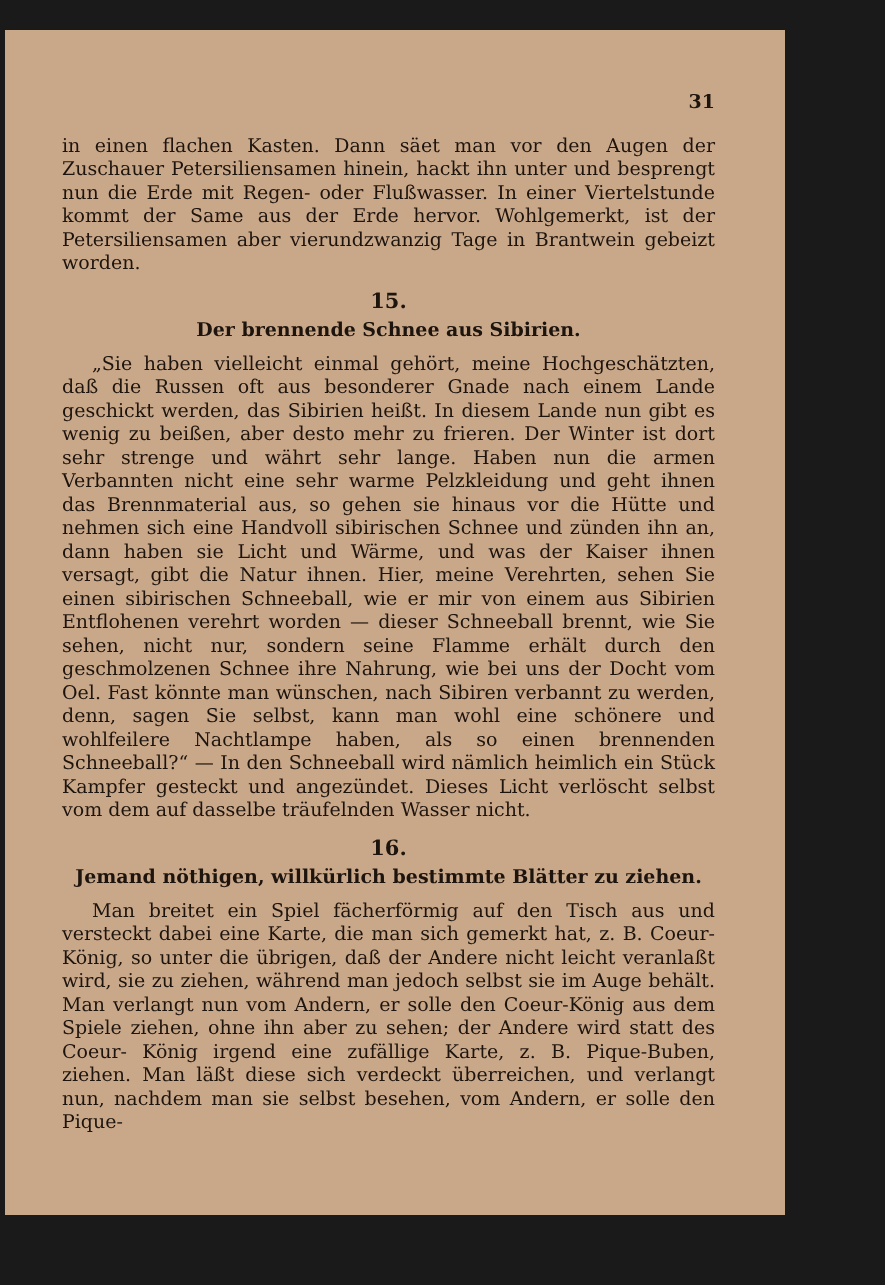31
in einen flachen Kasten. Dann säet man vor den Augen der Zuschauer Petersiliensamen hinein, hackt ihn unter und besprengt nun die Erde mit Regen- oder Flußwasser. In einer Viertelstunde kommt der Same aus der Erde hervor. Wohlgemerkt, ist der Petersiliensamen aber vierundzwanzig Tage in Brantwein gebeizt worden.
15.
Der brennende Schnee aus Sibirien.
„Sie haben vielleicht einmal gehört, meine Hochgeschätzten, daß die Russen oft aus besonderer Gnade nach einem Lande geschickt werden, das Sibirien heißt. In diesem Lande nun gibt es wenig zu beißen, aber desto mehr zu frieren. Der Winter ist dort sehr strenge und währt sehr lange. Haben nun die armen Verbannten nicht eine sehr warme Pelzkleidung und geht ihnen das Brennmaterial aus, so gehen sie hinaus vor die Hütte und nehmen sich eine Handvoll sibirischen Schnee und zünden ihn an, dann haben sie Licht und Wärme, und was der Kaiser ihnen versagt, gibt die Natur ihnen. Hier, meine Verehrten, sehen Sie einen sibirischen Schneeball, wie er mir von einem aus Sibirien Entflohenen verehrt worden — dieser Schneeball brennt, wie Sie sehen, nicht nur, sondern seine Flamme erhält durch den geschmolzenen Schnee ihre Nahrung, wie bei uns der Docht vom Oel. Fast könnte man wünschen, nach Sibiren verbannt zu werden, denn, sagen Sie selbst, kann man wohl eine schönere und wohlfeilere Nachtlampe haben, als so einen brennenden Schneeball?“ — In den Schneeball wird nämlich heimlich ein Stück Kampfer gesteckt und angezündet. Dieses Licht verlöscht selbst vom dem auf dasselbe träufelnden Wasser nicht.
16.
Jemand nöthigen, willkürlich bestimmte Blätter zu ziehen.
Man breitet ein Spiel fächerförmig auf den Tisch aus und versteckt dabei eine Karte, die man sich gemerkt hat, z. B. Coeur-König, so unter die übrigen, daß der Andere nicht leicht veranlaßt wird, sie zu ziehen, während man jedoch selbst sie im Auge behält. Man verlangt nun vom Andern, er solle den Coeur-König aus dem Spiele ziehen, ohne ihn aber zu sehen; der Andere wird statt des Coeur- König irgend eine zufällige Karte, z. B. Pique-Buben, ziehen. Man läßt diese sich verdeckt überreichen, und verlangt nun, nachdem man sie selbst besehen, vom Andern, er solle den Pique-